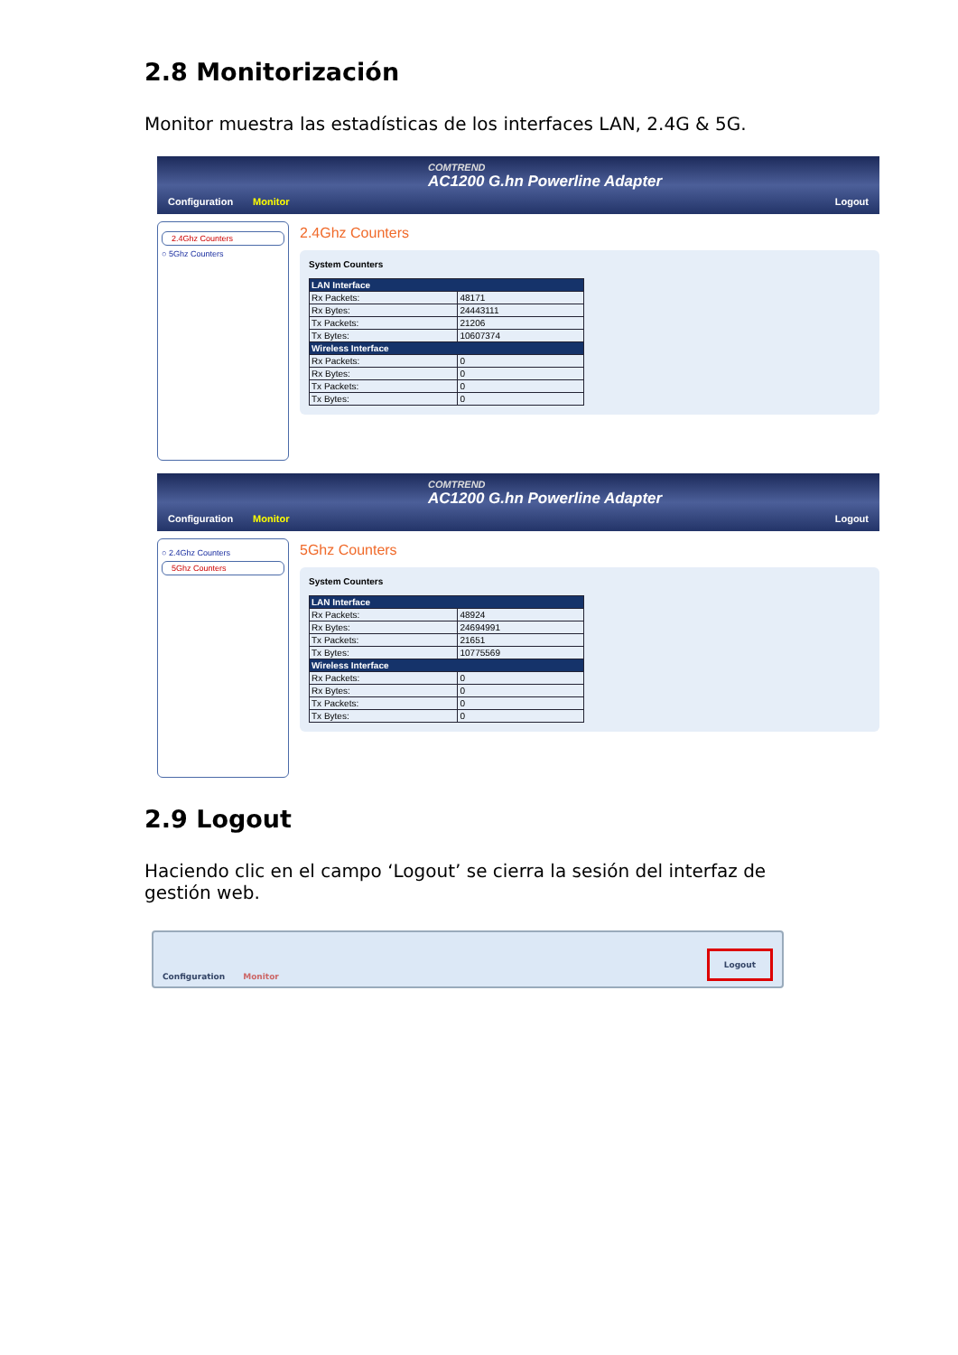2.8 Monitorización
Monitor muestra las estadísticas de los interfaces LAN, 2.4G & 5G.
Configuration Monitor COMTREND
AC1200 G.hn Powerline Adapter
Logout
2.4Ghz Counters
○ 5Ghz Counters
2.4Ghz Counters
System Counters
| LAN Interface | |
| --- | --- |
| Rx Packets: | 48171 |
| Rx Bytes: | 24443111 |
| Tx Packets: | 21206 |
| Tx Bytes: | 10607374 |
| Wireless Interface | |
| Rx Packets: | 0 |
| Rx Bytes: | 0 |
| Tx Packets: | 0 |
| Tx Bytes: | 0 |
Configuration Monitor COMTREND
AC1200 G.hn Powerline Adapter
Logout
○ 2.4Ghz Counters
5Ghz Counters
5Ghz Counters
System Counters
| LAN Interface | |
| --- | --- |
| Rx Packets: | 48924 |
| Rx Bytes: | 24694991 |
| Tx Packets: | 21651 |
| Tx Bytes: | 10775569 |
| Wireless Interface | |
| Rx Packets: | 0 |
| Rx Bytes: | 0 |
| Tx Packets: | 0 |
| Tx Bytes: | 0 |
2.9 Logout
Haciendo clic en el campo ‘Logout’ se cierra la sesión del interfaz de gestión web.
Configuration Monitor Logout